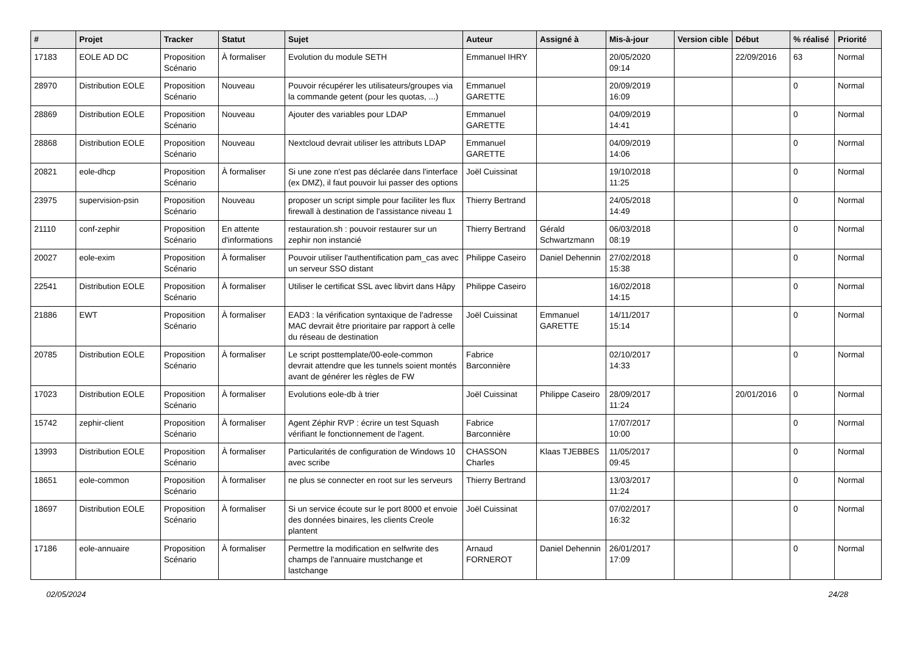| # | Projet | Tracker | Statut | Sujet | Auteur | Assigné à | Mis-à-jour | Version cible | Début | % réalisé | Priorité |
| --- | --- | --- | --- | --- | --- | --- | --- | --- | --- | --- | --- |
| 17183 | EOLE AD DC | Proposition Scénario | À formaliser | Evolution du module SETH | Emmanuel IHRY | | 20/05/2020 09:14 | | 22/09/2016 | 63 | Normal |
| 28970 | Distribution EOLE | Proposition Scénario | Nouveau | Pouvoir récupérer les utilisateurs/groupes via la commande getent (pour les quotas, ...) | Emmanuel GARETTE | | 20/09/2019 16:09 | | | 0 | Normal |
| 28869 | Distribution EOLE | Proposition Scénario | Nouveau | Ajouter des variables pour LDAP | Emmanuel GARETTE | | 04/09/2019 14:41 | | | 0 | Normal |
| 28868 | Distribution EOLE | Proposition Scénario | Nouveau | Nextcloud devrait utiliser les attributs LDAP | Emmanuel GARETTE | | 04/09/2019 14:06 | | | 0 | Normal |
| 20821 | eole-dhcp | Proposition Scénario | À formaliser | Si une zone n'est pas déclarée dans l'interface (ex DMZ), il faut pouvoir lui passer des options | Joël Cuissinat | | 19/10/2018 11:25 | | | 0 | Normal |
| 23975 | supervision-psin | Proposition Scénario | Nouveau | proposer un script simple pour faciliter les flux firewall à destination de l'assistance niveau 1 | Thierry Bertrand | | 24/05/2018 14:49 | | | 0 | Normal |
| 21110 | conf-zephir | Proposition Scénario | En attente d'informations | restauration.sh : pouvoir restaurer sur un zephir non instancié | Thierry Bertrand | Gérald Schwartzmann | 06/03/2018 08:19 | | | 0 | Normal |
| 20027 | eole-exim | Proposition Scénario | À formaliser | Pouvoir utiliser l'authentification pam_cas avec un serveur SSO distant | Philippe Caseiro | Daniel Dehennin | 27/02/2018 15:38 | | | 0 | Normal |
| 22541 | Distribution EOLE | Proposition Scénario | À formaliser | Utiliser le certificat SSL avec libvirt dans Hâpy | Philippe Caseiro | | 16/02/2018 14:15 | | | 0 | Normal |
| 21886 | EWT | Proposition Scénario | À formaliser | EAD3 : la vérification syntaxique de l'adresse MAC devrait être prioritaire par rapport à celle du réseau de destination | Joël Cuissinat | Emmanuel GARETTE | 14/11/2017 15:14 | | | 0 | Normal |
| 20785 | Distribution EOLE | Proposition Scénario | À formaliser | Le script posttemplate/00-eole-common devrait attendre que les tunnels soient montés avant de générer les règles de FW | Fabrice Barconnière | | 02/10/2017 14:33 | | | 0 | Normal |
| 17023 | Distribution EOLE | Proposition Scénario | À formaliser | Evolutions eole-db à trier | Joël Cuissinat | Philippe Caseiro | 28/09/2017 11:24 | | 20/01/2016 | 0 | Normal |
| 15742 | zephir-client | Proposition Scénario | À formaliser | Agent Zéphir RVP : écrire un test Squash vérifiant le fonctionnement de l'agent. | Fabrice Barconnière | | 17/07/2017 10:00 | | | 0 | Normal |
| 13993 | Distribution EOLE | Proposition Scénario | À formaliser | Particularités de configuration de Windows 10 avec scribe | CHASSON Charles | Klaas TJEBBES | 11/05/2017 09:45 | | | 0 | Normal |
| 18651 | eole-common | Proposition Scénario | À formaliser | ne plus se connecter en root sur les serveurs | Thierry Bertrand | | 13/03/2017 11:24 | | | 0 | Normal |
| 18697 | Distribution EOLE | Proposition Scénario | À formaliser | Si un service écoute sur le port 8000 et envoie des données binaires, les clients Creole plantent | Joël Cuissinat | | 07/02/2017 16:32 | | | 0 | Normal |
| 17186 | eole-annuaire | Proposition Scénario | À formaliser | Permettre la modification en selfwrite des champs de l'annuaire mustchange et lastchange | Arnaud FORNEROT | Daniel Dehennin | 26/01/2017 17:09 | | | 0 | Normal |
02/05/2024 24/28